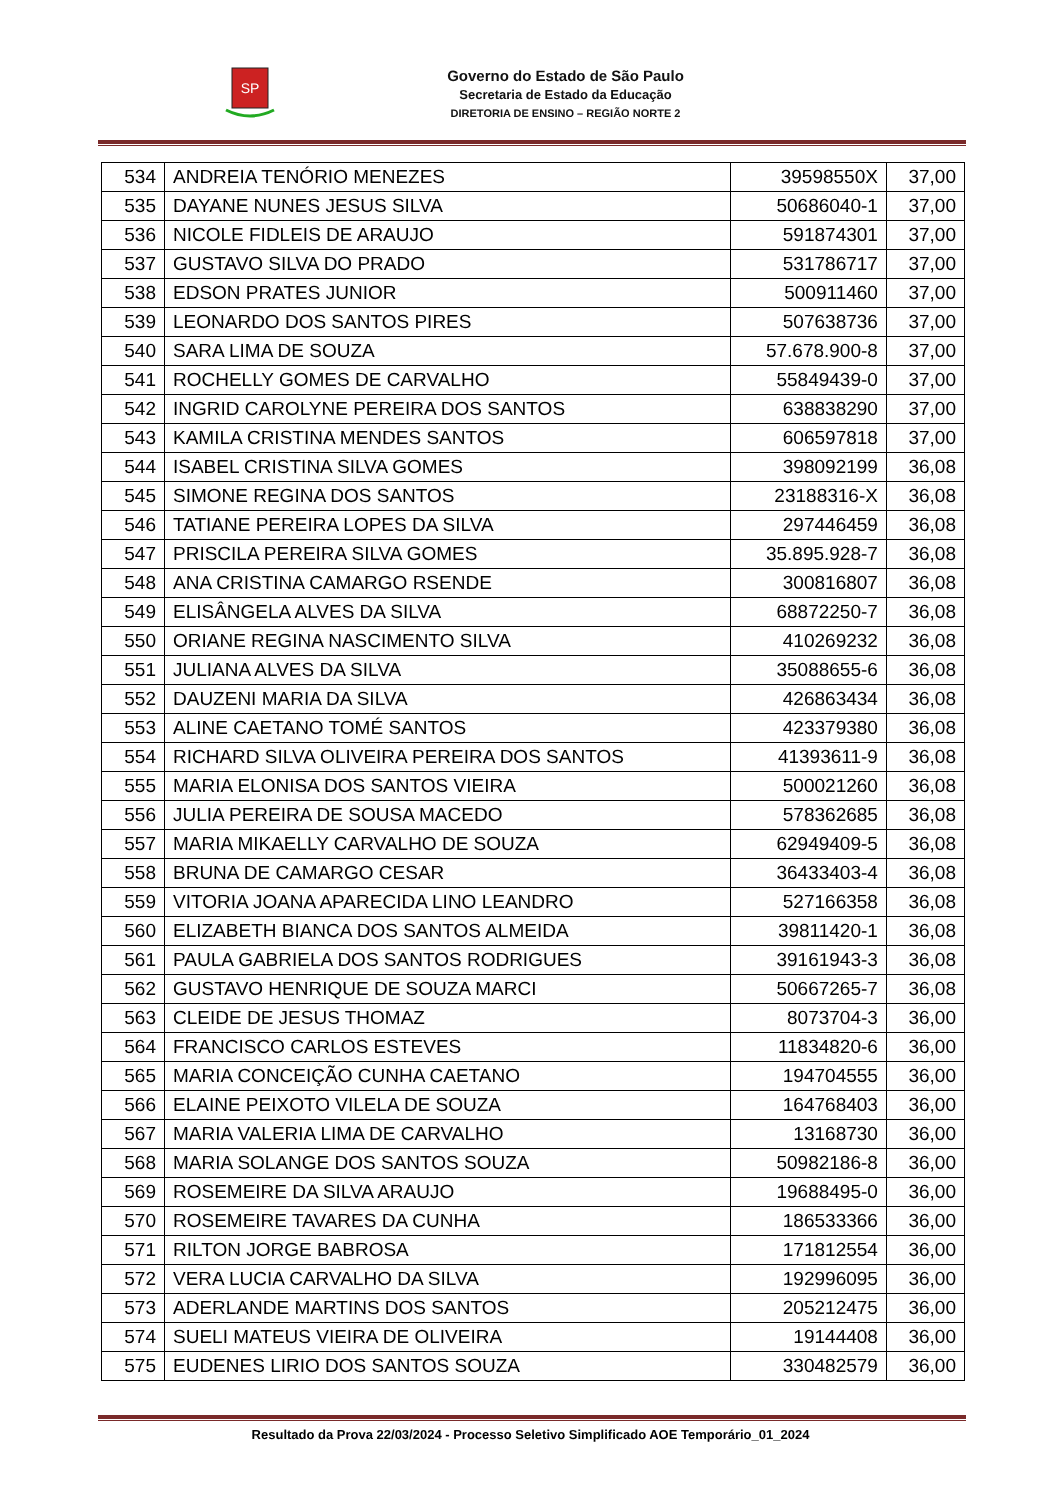SP
Governo do Estado de São Paulo
Secretaria de Estado da Educação
DIRETORIA DE ENSINO – REGIÃO NORTE 2
| 534 | ANDREIA TENÓRIO MENEZES | 39598550X | 37,00 |
| 535 | DAYANE NUNES JESUS SILVA | 50686040-1 | 37,00 |
| 536 | NICOLE FIDLEIS DE ARAUJO | 591874301 | 37,00 |
| 537 | GUSTAVO SILVA DO PRADO | 531786717 | 37,00 |
| 538 | EDSON PRATES JUNIOR | 500911460 | 37,00 |
| 539 | LEONARDO DOS SANTOS PIRES | 507638736 | 37,00 |
| 540 | SARA LIMA DE SOUZA | 57.678.900-8 | 37,00 |
| 541 | ROCHELLY GOMES DE CARVALHO | 55849439-0 | 37,00 |
| 542 | INGRID CAROLYNE PEREIRA DOS SANTOS | 638838290 | 37,00 |
| 543 | KAMILA CRISTINA MENDES SANTOS | 606597818 | 37,00 |
| 544 | ISABEL CRISTINA SILVA GOMES | 398092199 | 36,08 |
| 545 | SIMONE REGINA DOS SANTOS | 23188316-X | 36,08 |
| 546 | TATIANE PEREIRA LOPES DA SILVA | 297446459 | 36,08 |
| 547 | PRISCILA PEREIRA SILVA GOMES | 35.895.928-7 | 36,08 |
| 548 | ANA CRISTINA CAMARGO RSENDE | 300816807 | 36,08 |
| 549 | ELISÂNGELA ALVES DA SILVA | 68872250-7 | 36,08 |
| 550 | ORIANE REGINA NASCIMENTO SILVA | 410269232 | 36,08 |
| 551 | JULIANA ALVES DA SILVA | 35088655-6 | 36,08 |
| 552 | DAUZENI MARIA DA SILVA | 426863434 | 36,08 |
| 553 | ALINE CAETANO TOMÉ SANTOS | 423379380 | 36,08 |
| 554 | RICHARD SILVA OLIVEIRA PEREIRA DOS SANTOS | 41393611-9 | 36,08 |
| 555 | MARIA ELONISA DOS SANTOS VIEIRA | 500021260 | 36,08 |
| 556 | JULIA PEREIRA DE SOUSA MACEDO | 578362685 | 36,08 |
| 557 | MARIA MIKAELLY CARVALHO DE SOUZA | 62949409-5 | 36,08 |
| 558 | BRUNA DE CAMARGO CESAR | 36433403-4 | 36,08 |
| 559 | VITORIA JOANA APARECIDA LINO LEANDRO | 527166358 | 36,08 |
| 560 | ELIZABETH BIANCA DOS SANTOS ALMEIDA | 39811420-1 | 36,08 |
| 561 | PAULA GABRIELA DOS SANTOS RODRIGUES | 39161943-3 | 36,08 |
| 562 | GUSTAVO HENRIQUE DE SOUZA MARCI | 50667265-7 | 36,08 |
| 563 | CLEIDE DE JESUS THOMAZ | 8073704-3 | 36,00 |
| 564 | FRANCISCO CARLOS ESTEVES | 11834820-6 | 36,00 |
| 565 | MARIA CONCEIÇÃO CUNHA CAETANO | 194704555 | 36,00 |
| 566 | ELAINE PEIXOTO VILELA DE SOUZA | 164768403 | 36,00 |
| 567 | MARIA VALERIA LIMA DE CARVALHO | 13168730 | 36,00 |
| 568 | MARIA SOLANGE DOS SANTOS SOUZA | 50982186-8 | 36,00 |
| 569 | ROSEMEIRE DA SILVA ARAUJO | 19688495-0 | 36,00 |
| 570 | ROSEMEIRE TAVARES DA CUNHA | 186533366 | 36,00 |
| 571 | RILTON JORGE BABROSA | 171812554 | 36,00 |
| 572 | VERA LUCIA CARVALHO DA SILVA | 192996095 | 36,00 |
| 573 | ADERLANDE MARTINS DOS SANTOS | 205212475 | 36,00 |
| 574 | SUELI MATEUS VIEIRA DE OLIVEIRA | 19144408 | 36,00 |
| 575 | EUDENES LIRIO DOS SANTOS SOUZA | 330482579 | 36,00 |
Resultado da Prova 22/03/2024 - Processo Seletivo Simplificado AOE Temporário_01_2024